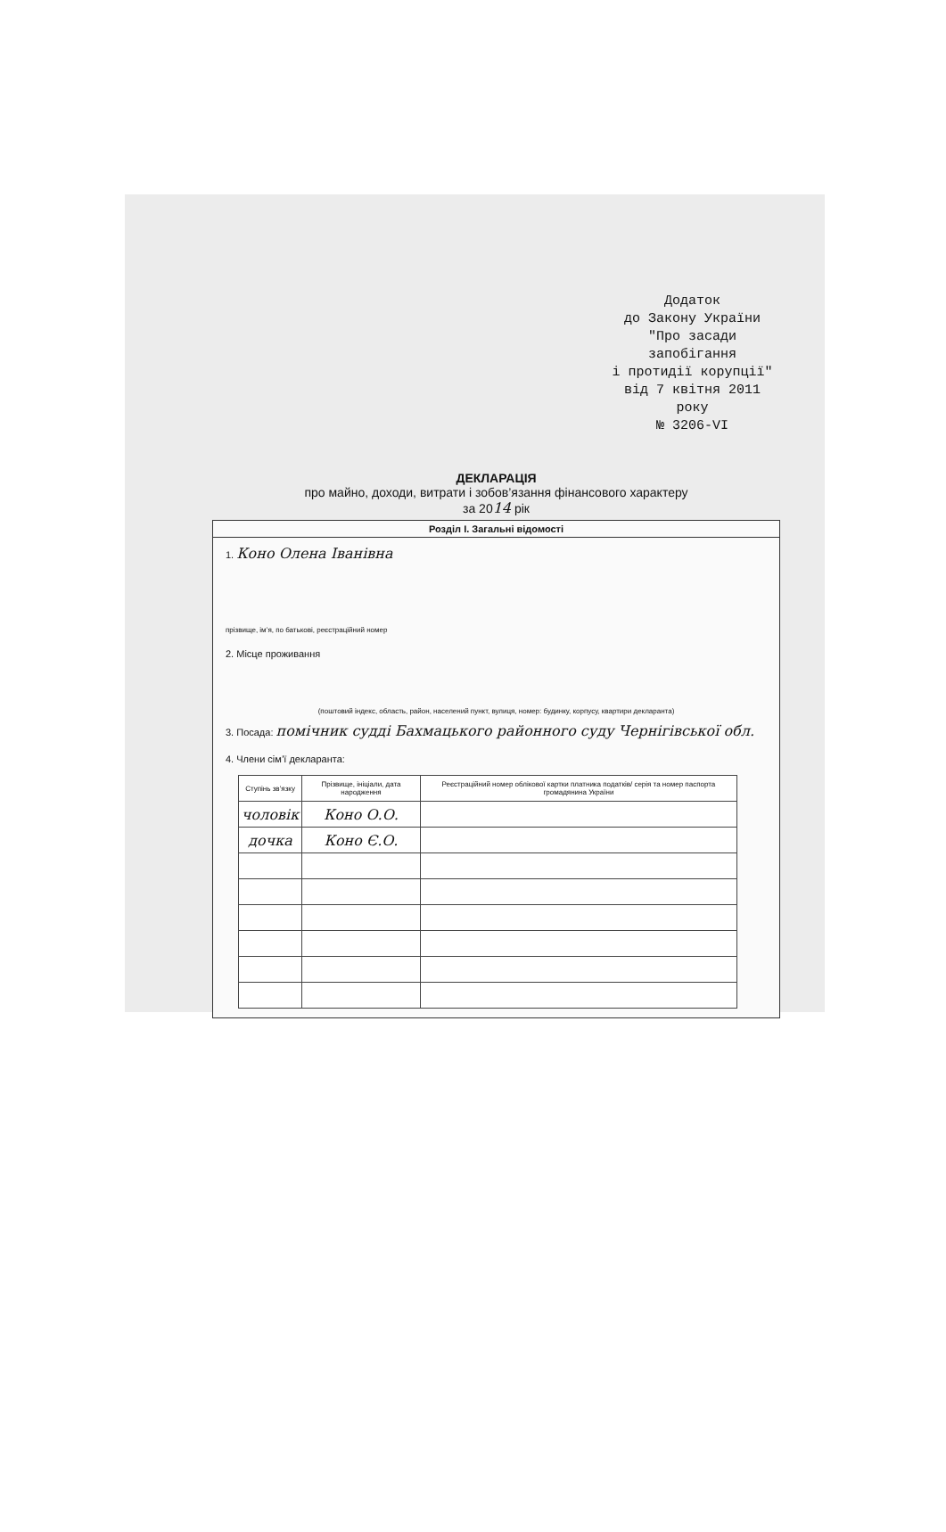Додаток
до Закону України
"Про засади запобігання
і протидії корупції"
від 7 квітня 2011 року
№ 3206-VI
ДЕКЛАРАЦІЯ
про майно, доходи, витрати і зобов’язання фінансового характеру
за 2014 рік
Розділ І. Загальні відомості
1. Коно Олена Іванівна
прізвище, ім’я, по батькові, реєстраційний номер
2. Місце проживання
(поштовий індекс, область, район, населений пункт, вулиця, номер: будинку, корпусу, квартири декларанта)
3. Посада: помічник судді Бахмацького районного суду Чернігівської обл.
4. Члени сім’ї декларанта:
| Ступінь зв’язку | Прізвище, ініціали, дата народження | Реєстраційний номер облікової картки платника податків/ серія та номер паспорта громадянина України |
| --- | --- | --- |
| чоловік | Коно О.О. | |
| дочка | Коно Є.О. | |